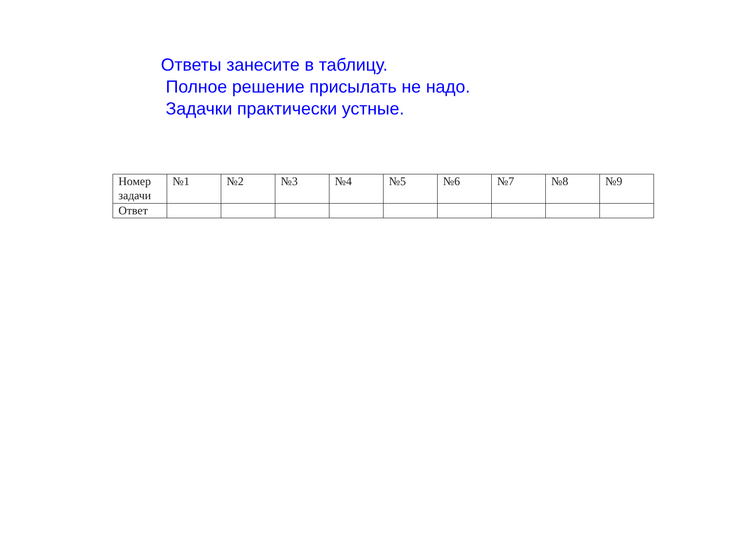Ответы занесите в таблицу.
Полное решение присылать не надо.
Задачки практически устные.
| Номер задачи | №1 | №2 | №3 | №4 | №5 | №6 | №7 | №8 | №9 |
| Ответ | | | | | | | | | |